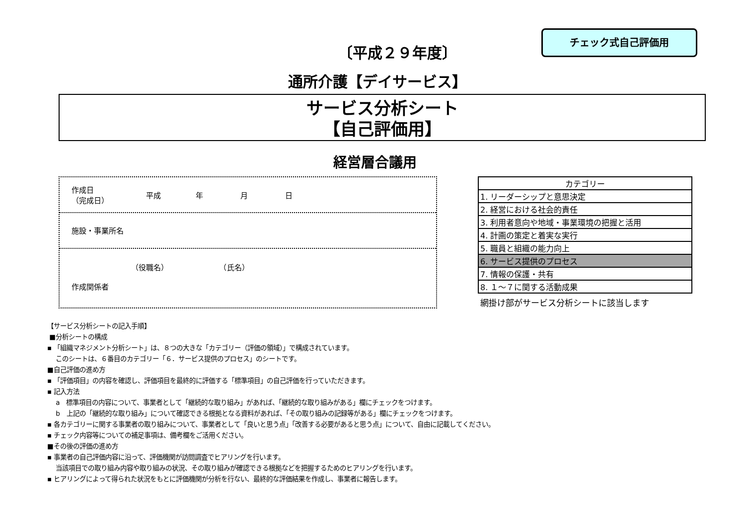チェック式自己評価用
〔平成２９年度〕
通所介護【デイサービス】
サービス分析シート
【自己評価用】
経営層合議用
作成日
（完成日） 平成 年 月 日
施設・事業所名
（役職名） （氏名）
作成関係者
| カテゴリー |
| 1. リーダーシップと意思決定 |
| 2. 経営における社会的責任 |
| 3. 利用者意向や地域・事業環境の把握と活用 |
| 4. 計画の策定と着実な実行 |
| 5. 職員と組織の能力向上 |
| 6. サービス提供のプロセス |
| 7. 情報の保護・共有 |
| 8. １～７に関する活動成果 |
網掛け部がサービス分析シートに該当します
【サービス分析シートの記入手順】
■分析シートの構成
▪ 「組織マネジメント分析シート」は、８つの大きな「カテゴリー（評価の領域）」で構成されています。
このシートは、６番目のカテゴリー「６．サービス提供のプロセス」のシートです。
■自己評価の進め方
▪ 「評価項目」の内容を確認し、評価項目を最終的に評価する「標準項目」の自己評価を行っていただきます。
▪ 記入方法
a　標準項目の内容について、事業者として「継続的な取り組み」があれば、「継続的な取り組みがある」欄にチェックをつけます。
b　上記の「継続的な取り組み」について確認できる根拠となる資料があれば、「その取り組みの記録等がある」欄にチェックをつけます。
▪ 各カテゴリーに関する事業者の取り組みについて、事業者として「良いと思う点」「改善する必要があると思う点」について、自由に記載してください。
▪ チェック内容等についての補足事項は、備考欄をご活用ください。
■その後の評価の進め方
▪ 事業者の自己評価内容に沿って、評価機関が訪問調査でヒアリングを行います。
当該項目での取り組み内容や取り組みの状況、その取り組みが確認できる根拠などを把握するためのヒアリングを行います。
▪ ヒアリングによって得られた状況をもとに評価機関が分析を行ない、最終的な評価結果を作成し、事業者に報告します。